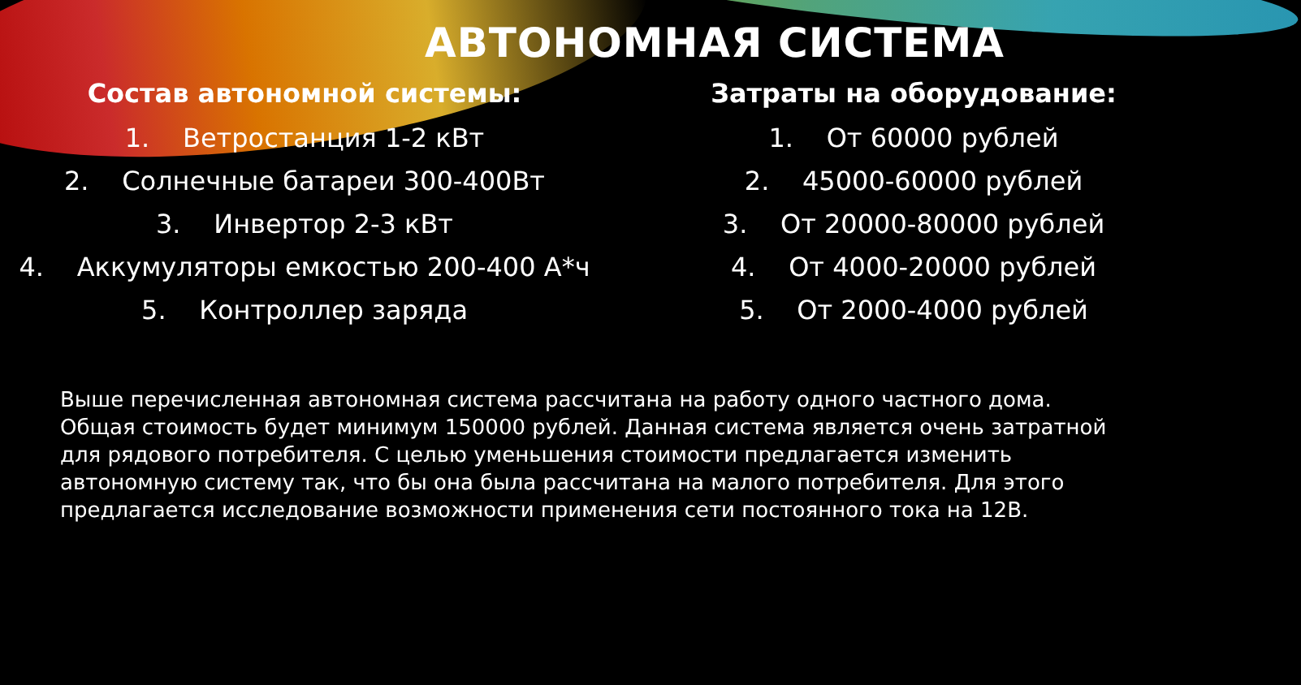АВТОНОМНАЯ СИСТЕМА
Состав автономной системы:
1. Ветростанция 1-2 кВт
2. Солнечные батареи 300-400Вт
3. Инвертор 2-3 кВт
4. Аккумуляторы емкостью 200-400 А*ч
5. Контроллер заряда
Затраты на оборудование:
1. От 60000 рублей
2. 45000-60000 рублей
3. От 20000-80000 рублей
4. От 4000-20000 рублей
5. От 2000-4000 рублей
Выше перечисленная автономная система рассчитана на работу одного частного дома. Общая стоимость будет минимум 150000 рублей. Данная система является очень затратной для рядового потребителя. С целью уменьшения стоимости предлагается изменить автономную систему так, что бы она была рассчитана на малого потребителя. Для этого предлагается исследование возможности применения сети постоянного тока на 12В.